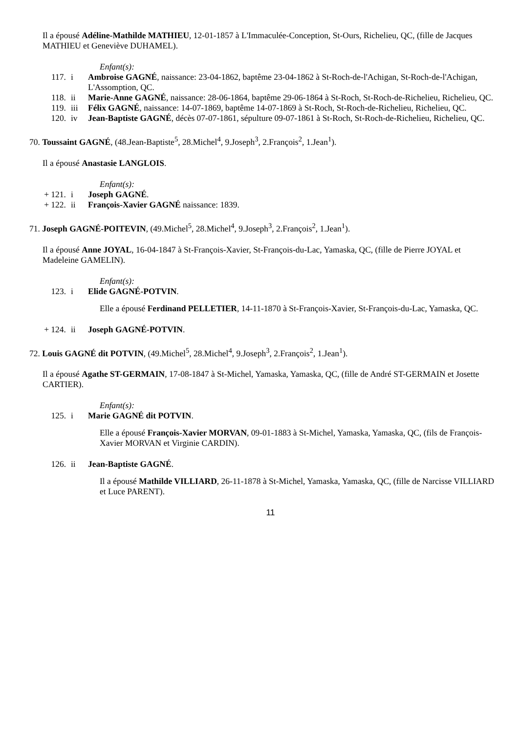Il a épousé Adéline-Mathilde MATHIEU, 12-01-1857 à L'Immaculée-Conception, St-Ours, Richelieu, QC, (fille de Jacques MATHIEU et Geneviève DUHAMEL).
Enfant(s):
117. i Ambroise GAGNÉ, naissance: 23-04-1862, baptême 23-04-1862 à St-Roch-de-l'Achigan, St-Roch-de-l'Achigan, L'Assomption, QC.
118. ii Marie-Anne GAGNÉ, naissance: 28-06-1864, baptême 29-06-1864 à St-Roch, St-Roch-de-Richelieu, Richelieu, QC.
119. iii Félix GAGNÉ, naissance: 14-07-1869, baptême 14-07-1869 à St-Roch, St-Roch-de-Richelieu, Richelieu, QC.
120. iv Jean-Baptiste GAGNÉ, décès 07-07-1861, sépulture 09-07-1861 à St-Roch, St-Roch-de-Richelieu, Richelieu, QC.
70. Toussaint GAGNÉ, (48.Jean-Baptiste<sup>5</sup>, 28.Michel<sup>4</sup>, 9.Joseph<sup>3</sup>, 2.François<sup>2</sup>, 1.Jean<sup>1</sup>).
Il a épousé Anastasie LANGLOIS.
Enfant(s):
+ 121. i Joseph GAGNÉ.
+ 122. ii François-Xavier GAGNÉ naissance: 1839.
71. Joseph GAGNÉ-POITEVIN, (49.Michel<sup>5</sup>, 28.Michel<sup>4</sup>, 9.Joseph<sup>3</sup>, 2.François<sup>2</sup>, 1.Jean<sup>1</sup>).
Il a épousé Anne JOYAL, 16-04-1847 à St-François-Xavier, St-François-du-Lac, Yamaska, QC, (fille de Pierre JOYAL et Madeleine GAMELIN).
Enfant(s):
123. i Elide GAGNÉ-POTVIN.
Elle a épousé Ferdinand PELLETIER, 14-11-1870 à St-François-Xavier, St-François-du-Lac, Yamaska, QC.
+ 124. ii Joseph GAGNÉ-POTVIN.
72. Louis GAGNÉ dit POTVIN, (49.Michel<sup>5</sup>, 28.Michel<sup>4</sup>, 9.Joseph<sup>3</sup>, 2.François<sup>2</sup>, 1.Jean<sup>1</sup>).
Il a épousé Agathe ST-GERMAIN, 17-08-1847 à St-Michel, Yamaska, Yamaska, QC, (fille de André ST-GERMAIN et Josette CARTIER).
Enfant(s):
125. i Marie GAGNÉ dit POTVIN.
Elle a épousé François-Xavier MORVAN, 09-01-1883 à St-Michel, Yamaska, Yamaska, QC, (fils de François-Xavier MORVAN et Virginie CARDIN).
126. ii Jean-Baptiste GAGNÉ.
Il a épousé Mathilde VILLIARD, 26-11-1878 à St-Michel, Yamaska, Yamaska, QC, (fille de Narcisse VILLIARD et Luce PARENT).
11